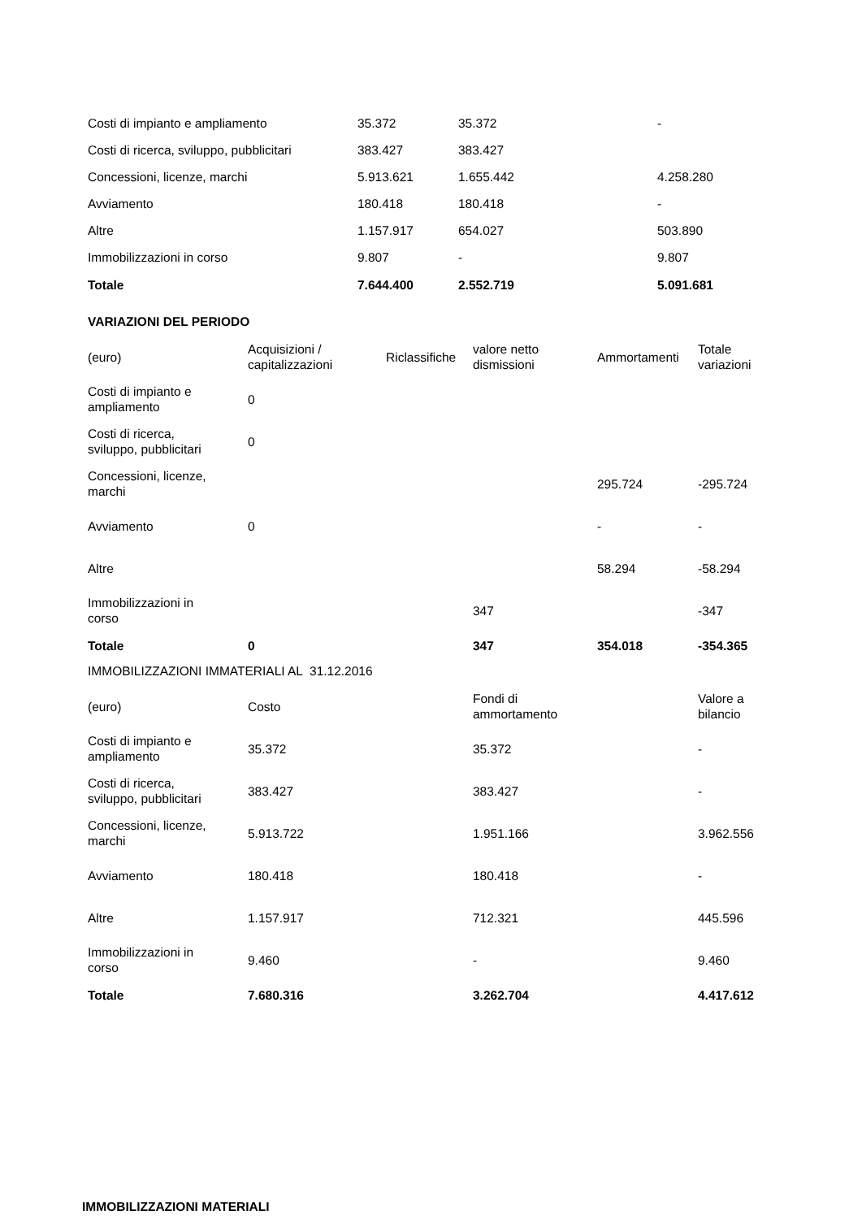| Costi di impianto e ampliamento | 35.372 | 35.372 | - |
| Costi di ricerca, sviluppo, pubblicitari | 383.427 | 383.427 | |
| Concessioni, licenze, marchi | 5.913.621 | 1.655.442 | 4.258.280 |
| Avviamento | 180.418 | 180.418 | - |
| Altre | 1.157.917 | 654.027 | 503.890 |
| Immobilizzazioni in corso | 9.807 | - | 9.807 |
| Totale | 7.644.400 | 2.552.719 | 5.091.681 |
VARIAZIONI DEL PERIODO
| (euro) | Acquisizioni / capitalizzazioni | Riclassifiche | valore netto dismissioni | Ammortamenti | Totale variazioni |
| --- | --- | --- | --- | --- | --- |
| Costi di impianto e ampliamento | 0 | | | | |
| Costi di ricerca, sviluppo, pubblicitari | 0 | | | | |
| Concessioni, licenze, marchi | | | | 295.724 | -295.724 |
| Avviamento | 0 | | | - | - |
| Altre | | | | 58.294 | -58.294 |
| Immobilizzazioni in corso | | | 347 | | -347 |
| Totale | 0 | | 347 | 354.018 | -354.365 |
IMMOBILIZZAZIONI IMMATERIALI AL 31.12.2016
| (euro) | Costo | Fondi di ammortamento | Valore a bilancio |
| --- | --- | --- | --- |
| Costi di impianto e ampliamento | 35.372 | 35.372 | - |
| Costi di ricerca, sviluppo, pubblicitari | 383.427 | 383.427 | - |
| Concessioni, licenze, marchi | 5.913.722 | 1.951.166 | 3.962.556 |
| Avviamento | 180.418 | 180.418 | - |
| Altre | 1.157.917 | 712.321 | 445.596 |
| Immobilizzazioni in corso | 9.460 | - | 9.460 |
| Totale | 7.680.316 | 3.262.704 | 4.417.612 |
IMMOBILIZZAZIONI MATERIALI